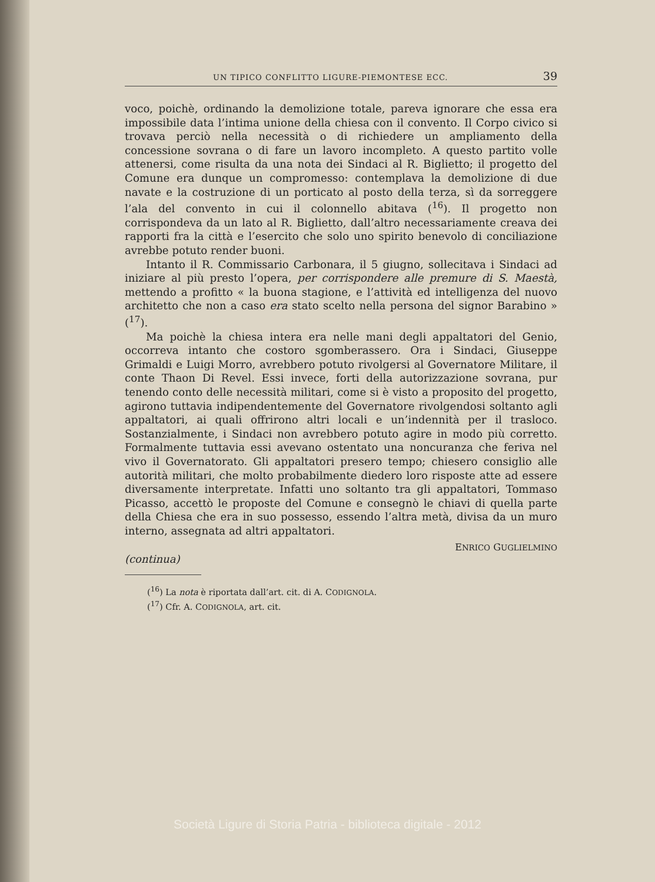UN TIPICO CONFLITTO LIGURE-PIEMONTESE ECC. 39
voco, poichè, ordinando la demolizione totale, pareva ignorare che essa era impossibile data l’intima unione della chiesa con il convento. Il Corpo civico si trovava perciò nella necessità o di richiedere un ampliamento della concessione sovrana o di fare un lavoro incompleto. A questo partito volle attenersi, come risulta da una nota dei Sindaci al R. Biglietto; il progetto del Comune era dunque un compromesso: contemplava la demolizione di due navate e la costruzione di un porticato al posto della terza, sì da sorreggere l’ala del convento in cui il colonnello abitava (<sup>16</sup>). Il progetto non corrispondeva da un lato al R. Biglietto, dall’altro necessariamente creava dei rapporti fra la città e l’esercito che solo uno spirito benevolo di conciliazione avrebbe potuto render buoni.
Intanto il R. Commissario Carbonara, il 5 giugno, sollecitava i Sindaci ad iniziare al più presto l’opera, per corrispondere alle premure di S. Maestà, mettendo a profitto « la buona stagione, e l’attività ed intelligenza del nuovo architetto che non a caso era stato scelto nella persona del signor Barabino » (<sup>17</sup>).
Ma poichè la chiesa intera era nelle mani degli appaltatori del Genio, occorreva intanto che costoro sgomberassero. Ora i Sindaci, Giuseppe Grimaldi e Luigi Morro, avrebbero potuto rivolgersi al Governatore Militare, il conte Thaon Di Revel. Essi invece, forti della autorizzazione sovrana, pur tenendo conto delle necessità militari, come si è visto a proposito del progetto, agirono tuttavia indipendentemente del Governatore rivolgendosi soltanto agli appaltatori, ai quali offrirono altri locali e un’indennità per il trasloco. Sostanzialmente, i Sindaci non avrebbero potuto agire in modo più corretto. Formalmente tuttavia essi avevano ostentato una noncuranza che feriva nel vivo il Governatorato. Gli appaltatori presero tempo; chiesero consiglio alle autorità militari, che molto probabilmente diedero loro risposte atte ad essere diversamente interpretate. Infatti uno soltanto tra gli appaltatori, Tommaso Picasso, accettò le proposte del Comune e consegnò le chiavi di quella parte della Chiesa che era in suo possesso, essendo l’altra metà, divisa da un muro interno, assegnata ad altri appaltatori.
ENRICO GUGLIELMINO
(continua)
(<sup>16</sup>) La nota è riportata dall’art. cit. di A. CODIGNOLA.
(<sup>17</sup>) Cfr. A. CODIGNOLA, art. cit.
Società Ligure di Storia Patria - biblioteca digitale - 2012